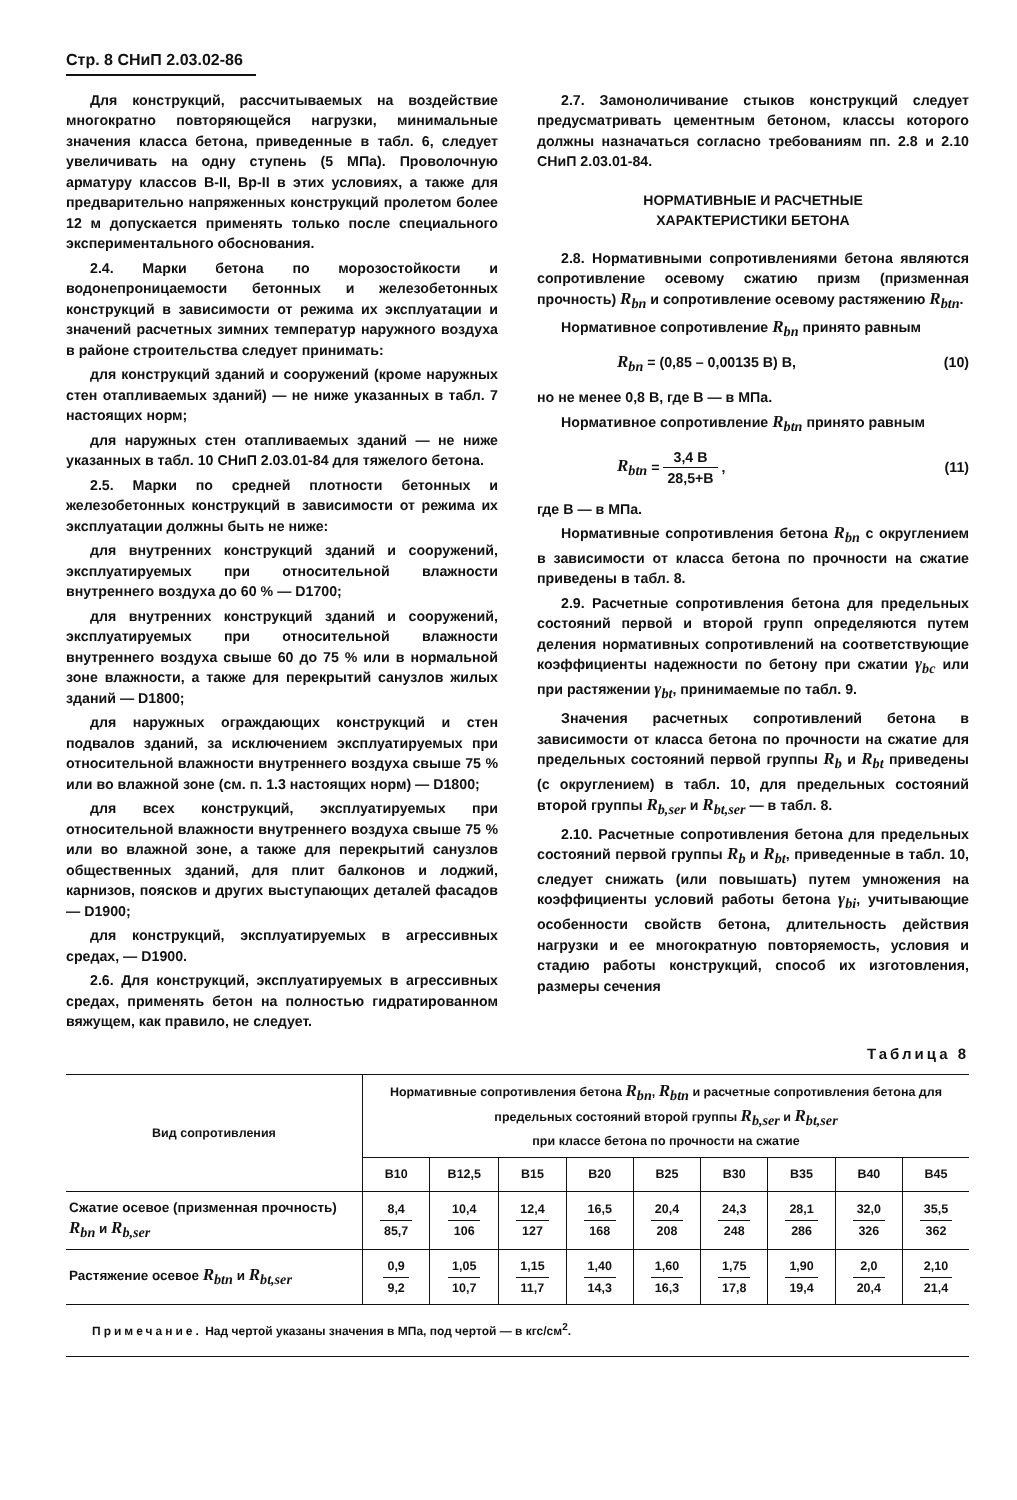Стр. 8 СНиП 2.03.02-86
Для конструкций, рассчитываемых на воздействие многократно повторяющейся нагрузки, минимальные значения класса бетона, приведенные в табл. 6, следует увеличивать на одну ступень (5 МПа). Проволочную арматуру классов В-II, Вр-II в этих условиях, а также для предварительно напряженных конструкций пролетом более 12 м допускается применять только после специального экспериментального обоснования.
2.4. Марки бетона по морозостойкости и водонепроницаемости бетонных и железобетонных конструкций в зависимости от режима их эксплуатации и значений расчетных зимних температур наружного воздуха в районе строительства следует принимать:
для конструкций зданий и сооружений (кроме наружных стен отапливаемых зданий) — не ниже указанных в табл. 7 настоящих норм;
для наружных стен отапливаемых зданий — не ниже указанных в табл. 10 СНиП 2.03.01-84 для тяжелого бетона.
2.5. Марки по средней плотности бетонных и железобетонных конструкций в зависимости от режима их эксплуатации должны быть не ниже:
для внутренних конструкций зданий и сооружений, эксплуатируемых при относительной влажности внутреннего воздуха до 60 % — D1700;
для внутренних конструкций зданий и сооружений, эксплуатируемых при относительной влажности внутреннего воздуха свыше 60 до 75 % или в нормальной зоне влажности, а также для перекрытий санузлов жилых зданий — D1800;
для наружных ограждающих конструкций и стен подвалов зданий, за исключением эксплуатируемых при относительной влажности внутреннего воздуха свыше 75 % или во влажной зоне (см. п. 1.3 настоящих норм) — D1800;
для всех конструкций, эксплуатируемых при относительной влажности внутреннего воздуха свыше 75 % или во влажной зоне, а также для перекрытий санузлов общественных зданий, для плит балконов и лоджий, карнизов, поясков и других выступающих деталей фасадов — D1900;
для конструкций, эксплуатируемых в агрессивных средах, — D1900.
2.6. Для конструкций, эксплуатируемых в агрессивных средах, применять бетон на полностью гидратированном вяжущем, как правило, не следует.
2.7. Замоноличивание стыков конструкций следует предусматривать цементным бетоном, классы которого должны назначаться согласно требованиям пп. 2.8 и 2.10 СНиП 2.03.01-84.
НОРМАТИВНЫЕ И РАСЧЕТНЫЕ
ХАРАКТЕРИСТИКИ БЕТОНА
2.8. Нормативными сопротивлениями бетона являются сопротивление осевому сжатию призм (призменная прочность) R<sub>bn</sub> и сопротивление осевому растяжению R<sub>btn</sub>.
Нормативное сопротивление R<sub>bn</sub> принято равным
R<sub>bn</sub> = (0,85 – 0,00135 B) B, (10)
но не менее 0,8 В, где В — в МПа.
Нормативное сопротивление R<sub>btn</sub> принято равным
R<sub>btn</sub> = 3,4 B 28,5+B , (11)
где В — в МПа.
Нормативные сопротивления бетона R<sub>bn</sub> с округлением в зависимости от класса бетона по прочности на сжатие приведены в табл. 8.
2.9. Расчетные сопротивления бетона для предельных состояний первой и второй групп определяются путем деления нормативных сопротивлений на соответствующие коэффициенты надежности по бетону при сжатии γ<sub>bc</sub> или при растяжении γ<sub>bt</sub>, принимаемые по табл. 9.
Значения расчетных сопротивлений бетона в зависимости от класса бетона по прочности на сжатие для предельных состояний первой группы R<sub>b</sub> и R<sub>bt</sub> приведены (с округлением) в табл. 10, для предельных состояний второй группы R<sub>b,ser</sub> и R<sub>bt,ser</sub> — в табл. 8.
2.10. Расчетные сопротивления бетона для предельных состояний первой группы R<sub>b</sub> и R<sub>bt</sub>, приведенные в табл. 10, следует снижать (или повышать) путем умножения на коэффициенты условий работы бетона γ<sub>bi</sub>, учитывающие особенности свойств бетона, длительность действия нагрузки и ее многократную повторяемость, условия и стадию работы конструкций, способ их изготовления, размеры сечения
Таблица 8
| Вид сопротивления | Нормативные сопротивления бетона R<sub>bn</sub> , R<sub>btn</sub> и расчетные сопротивления бетона для предельных состояний второй группы R<sub>b,ser</sub> и R<sub>bt,ser</sub> при классе бетона по прочности на сжатие | | | | | | | | |
| --- | --- | --- | --- | --- | --- | --- | --- | --- | --- |
| | B10 | B12,5 | B15 | B20 | B25 | B30 | B35 | B40 | B45 |
| Сжатие осевое (призменная прочность) R<sub>bn</sub> и R<sub>b,ser</sub> | 8,4 85,7 | 10,4 106 | 12,4 127 | 16,5 168 | 20,4 208 | 24,3 248 | 28,1 286 | 32,0 326 | 35,5 362 |
| Растяжение осевое R<sub>btn</sub> и R<sub>bt,ser</sub> | 0,9 9,2 | 1,05 10,7 | 1,15 11,7 | 1,40 14,3 | 1,60 16,3 | 1,75 17,8 | 1,90 19,4 | 2,0 20,4 | 2,10 21,4 |
Примечание. Над чертой указаны значения в МПа, под чертой — в кгс/см<sup>2</sup>.